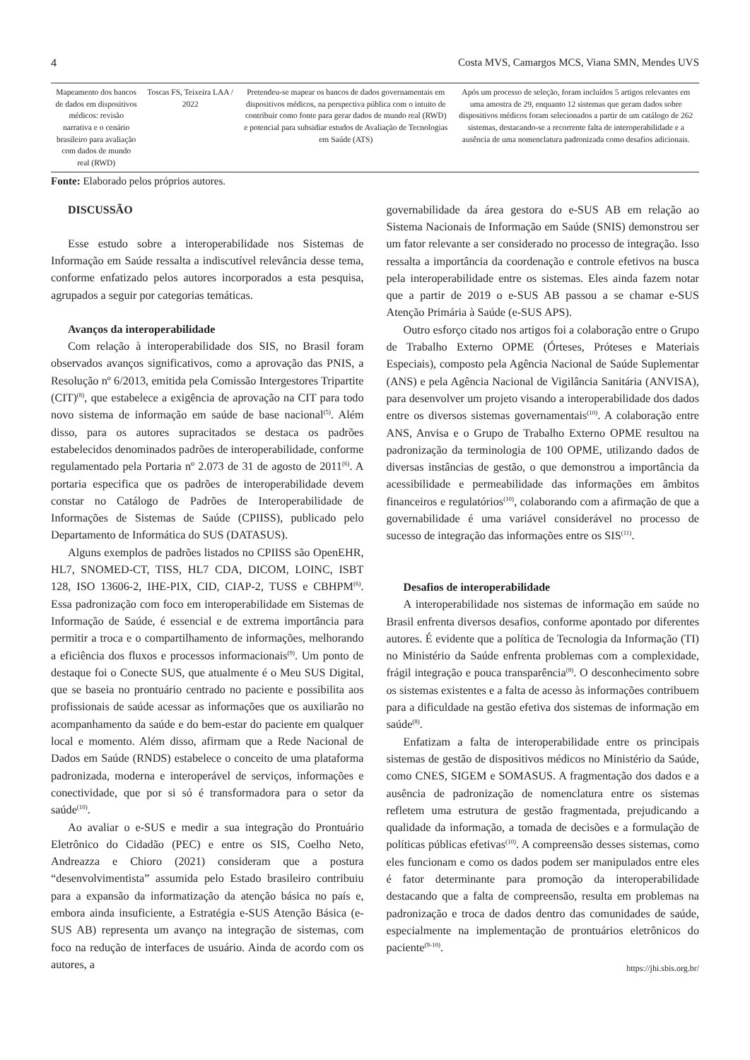4 Costa MVS, Camargos MCS, Viana SMN, Mendes UVS
| Mapeamento dos bancos de dados em dispositivos médicos: revisão narrativa e o cenário brasileiro para avaliação com dados de mundo real (RWD) | Toscas FS, Teixeira LAA / 2022 | Pretendeu-se mapear os bancos de dados governamentais em dispositivos médicos, na perspectiva pública com o intuito de contribuir como fonte para gerar dados de mundo real (RWD) e potencial para subsidiar estudos de Avaliação de Tecnologias em Saúde (ATS) | Após um processo de seleção, foram incluídos 5 artigos relevantes em uma amostra de 29, enquanto 12 sistemas que geram dados sobre dispositivos médicos foram selecionados a partir de um catálogo de 262 sistemas, destacando-se a recorrente falta de interoperabilidade e a ausência de uma nomenclatura padronizada como desafios adicionais. |
Fonte: Elaborado pelos próprios autores.
DISCUSSÃO
Esse estudo sobre a interoperabilidade nos Sistemas de Informação em Saúde ressalta a indiscutível relevância desse tema, conforme enfatizado pelos autores incorporados a esta pesquisa, agrupados a seguir por categorias temáticas.
Avanços da interoperabilidade
Com relação à interoperabilidade dos SIS, no Brasil foram observados avanços significativos, como a aprovação das PNIS, a Resolução nº 6/2013, emitida pela Comissão Intergestores Tripartite (CIT)<sup>(8)</sup>, que estabelece a exigência de aprovação na CIT para todo novo sistema de informação em saúde de base nacional<sup>(5)</sup>. Além disso, para os autores supracitados se destaca os padrões estabelecidos denominados padrões de interoperabilidade, conforme regulamentado pela Portaria nº 2.073 de 31 de agosto de 2011<sup>(6)</sup>. A portaria especifica que os padrões de interoperabilidade devem constar no Catálogo de Padrões de Interoperabilidade de Informações de Sistemas de Saúde (CPIISS), publicado pelo Departamento de Informática do SUS (DATASUS).
Alguns exemplos de padrões listados no CPIISS são OpenEHR, HL7, SNOMED-CT, TISS, HL7 CDA, DICOM, LOINC, ISBT 128, ISO 13606-2, IHE-PIX, CID, CIAP-2, TUSS e CBHPM<sup>(6)</sup>. Essa padronização com foco em interoperabilidade em Sistemas de Informação de Saúde, é essencial e de extrema importância para permitir a troca e o compartilhamento de informações, melhorando a eficiência dos fluxos e processos informacionais<sup>(9)</sup>. Um ponto de destaque foi o Conecte SUS, que atualmente é o Meu SUS Digital, que se baseia no prontuário centrado no paciente e possibilita aos profissionais de saúde acessar as informações que os auxiliarão no acompanhamento da saúde e do bem-estar do paciente em qualquer local e momento. Além disso, afirmam que a Rede Nacional de Dados em Saúde (RNDS) estabelece o conceito de uma plataforma padronizada, moderna e interoperável de serviços, informações e conectividade, que por si só é transformadora para o setor da saúde<sup>(10)</sup>.
Ao avaliar o e-SUS e medir a sua integração do Prontuário Eletrônico do Cidadão (PEC) e entre os SIS, Coelho Neto, Andreazza e Chioro (2021) consideram que a postura “desenvolvimentista” assumida pelo Estado brasileiro contribuiu para a expansão da informatização da atenção básica no país e, embora ainda insuficiente, a Estratégia e-SUS Atenção Básica (e-SUS AB) representa um avanço na integração de sistemas, com foco na redução de interfaces de usuário. Ainda de acordo com os autores, a
governabilidade da área gestora do e-SUS AB em relação ao Sistema Nacionais de Informação em Saúde (SNIS) demonstrou ser um fator relevante a ser considerado no processo de integração. Isso ressalta a importância da coordenação e controle efetivos na busca pela interoperabilidade entre os sistemas. Eles ainda fazem notar que a partir de 2019 o e-SUS AB passou a se chamar e-SUS Atenção Primária à Saúde (e-SUS APS).
Outro esforço citado nos artigos foi a colaboração entre o Grupo de Trabalho Externo OPME (Órteses, Próteses e Materiais Especiais), composto pela Agência Nacional de Saúde Suplementar (ANS) e pela Agência Nacional de Vigilância Sanitária (ANVISA), para desenvolver um projeto visando a interoperabilidade dos dados entre os diversos sistemas governamentais<sup>(10)</sup>. A colaboração entre ANS, Anvisa e o Grupo de Trabalho Externo OPME resultou na padronização da terminologia de 100 OPME, utilizando dados de diversas instâncias de gestão, o que demonstrou a importância da acessibilidade e permeabilidade das informações em âmbitos financeiros e regulatórios<sup>(10)</sup>, colaborando com a afirmação de que a governabilidade é uma variável considerável no processo de sucesso de integração das informações entre os SIS<sup>(11)</sup>.
Desafios de interoperabilidade
A interoperabilidade nos sistemas de informação em saúde no Brasil enfrenta diversos desafios, conforme apontado por diferentes autores. É evidente que a política de Tecnologia da Informação (TI) no Ministério da Saúde enfrenta problemas com a complexidade, frágil integração e pouca transparência<sup>(8)</sup>. O desconhecimento sobre os sistemas existentes e a falta de acesso às informações contribuem para a dificuldade na gestão efetiva dos sistemas de informação em saúde<sup>(8)</sup>.
Enfatizam a falta de interoperabilidade entre os principais sistemas de gestão de dispositivos médicos no Ministério da Saúde, como CNES, SIGEM e SOMASUS. A fragmentação dos dados e a ausência de padronização de nomenclatura entre os sistemas refletem uma estrutura de gestão fragmentada, prejudicando a qualidade da informação, a tomada de decisões e a formulação de políticas públicas efetivas<sup>(10)</sup>. A compreensão desses sistemas, como eles funcionam e como os dados podem ser manipulados entre eles é fator determinante para promoção da interoperabilidade destacando que a falta de compreensão, resulta em problemas na padronização e troca de dados dentro das comunidades de saúde, especialmente na implementação de prontuários eletrônicos do paciente<sup>(9-10)</sup>.
https://jhi.sbis.org.br/